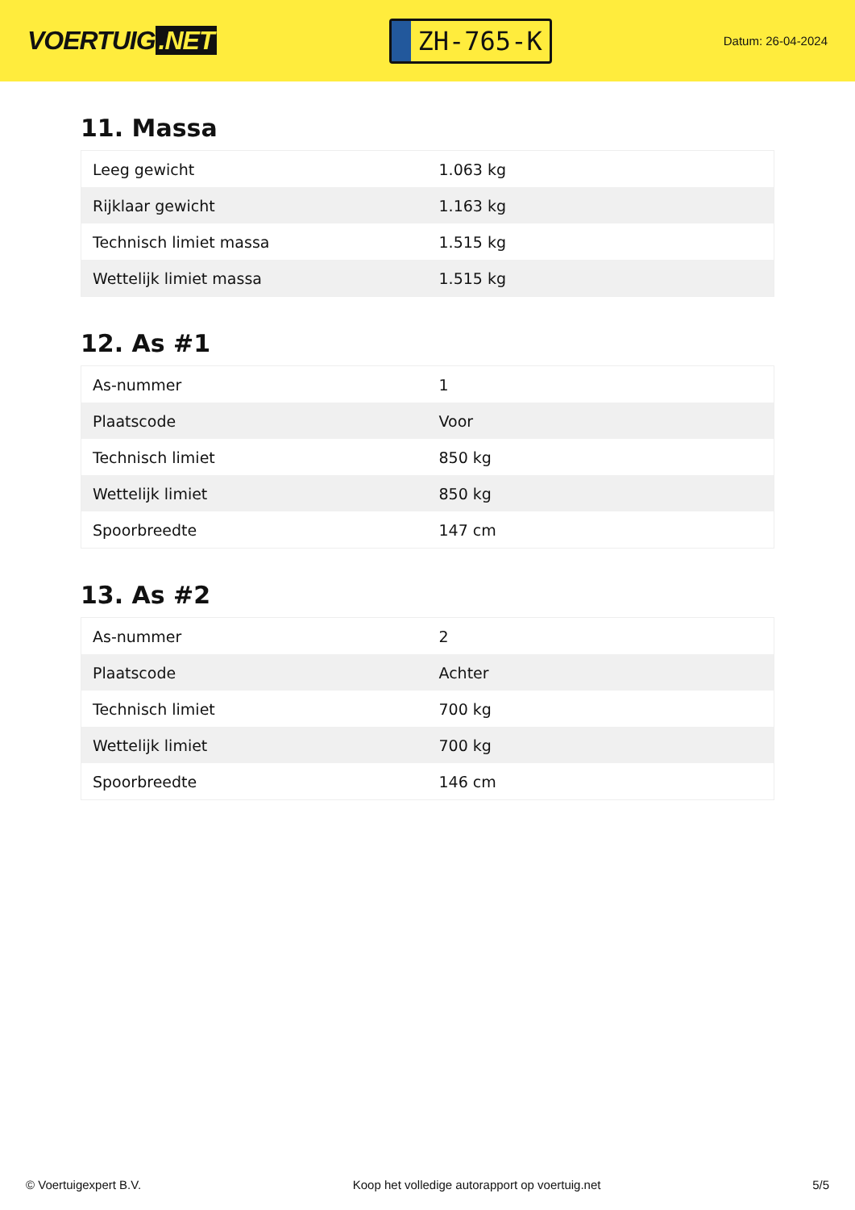VOERTUIG.NET
ZH-765-K
Datum: 26-04-2024
11. Massa
| Leeg gewicht | 1.063 kg |
| Rijklaar gewicht | 1.163 kg |
| Technisch limiet massa | 1.515 kg |
| Wettelijk limiet massa | 1.515 kg |
12. As #1
| As-nummer | 1 |
| Plaatscode | Voor |
| Technisch limiet | 850 kg |
| Wettelijk limiet | 850 kg |
| Spoorbreedte | 147 cm |
13. As #2
| As-nummer | 2 |
| Plaatscode | Achter |
| Technisch limiet | 700 kg |
| Wettelijk limiet | 700 kg |
| Spoorbreedte | 146 cm |
© Voertuigexpert B.V. Koop het volledige autorapport op voertuig.net 5/5